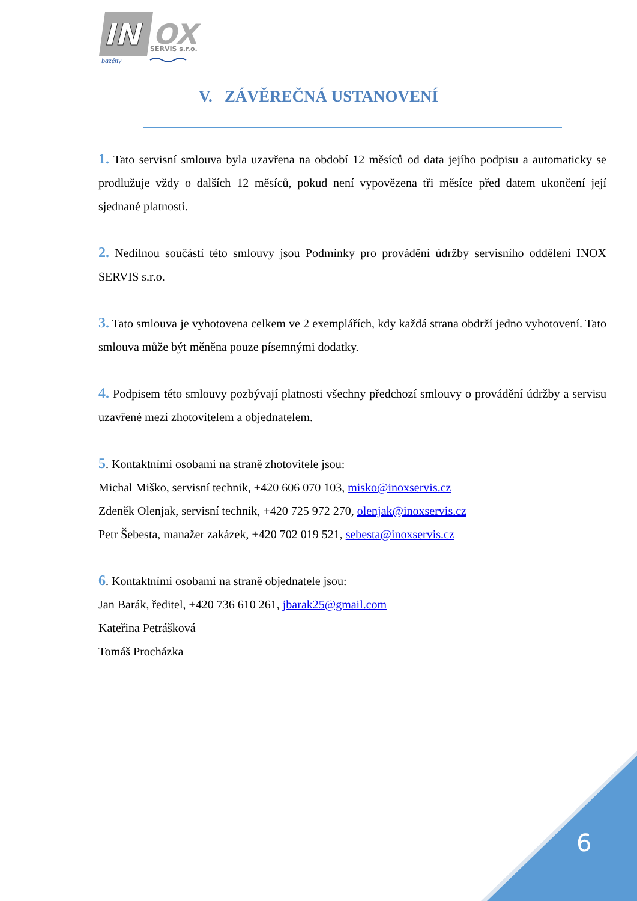IN
OX
SERVIS s.r.o.
bazény
V. ZÁVĚREČNÁ USTANOVENÍ
1. Tato servisní smlouva byla uzavřena na období 12 měsíců od data jejího podpisu a automaticky se prodlužuje vždy o dalších 12 měsíců, pokud není vypovězena tři měsíce před datem ukončení její sjednané platnosti.
2. Nedílnou součástí této smlouvy jsou Podmínky pro provádění údržby servisního oddělení INOX SERVIS s.r.o.
3. Tato smlouva je vyhotovena celkem ve 2 exemplářích, kdy každá strana obdrží jedno vyhotovení. Tato smlouva může být měněna pouze písemnými dodatky.
4. Podpisem této smlouvy pozbývají platnosti všechny předchozí smlouvy o provádění údržby a servisu uzavřené mezi zhotovitelem a objednatelem.
5. Kontaktními osobami na straně zhotovitele jsou:
Michal Miško, servisní technik, +420 606 070 103, misko@inoxservis.cz
Zdeněk Olenjak, servisní technik, +420 725 972 270, olenjak@inoxservis.cz
Petr Šebesta, manažer zakázek, +420 702 019 521, sebesta@inoxservis.cz
6. Kontaktními osobami na straně objednatele jsou:
Jan Barák, ředitel, +420 736 610 261, jbarak25@gmail.com
Kateřina Petrášková
Tomáš Procházka
6